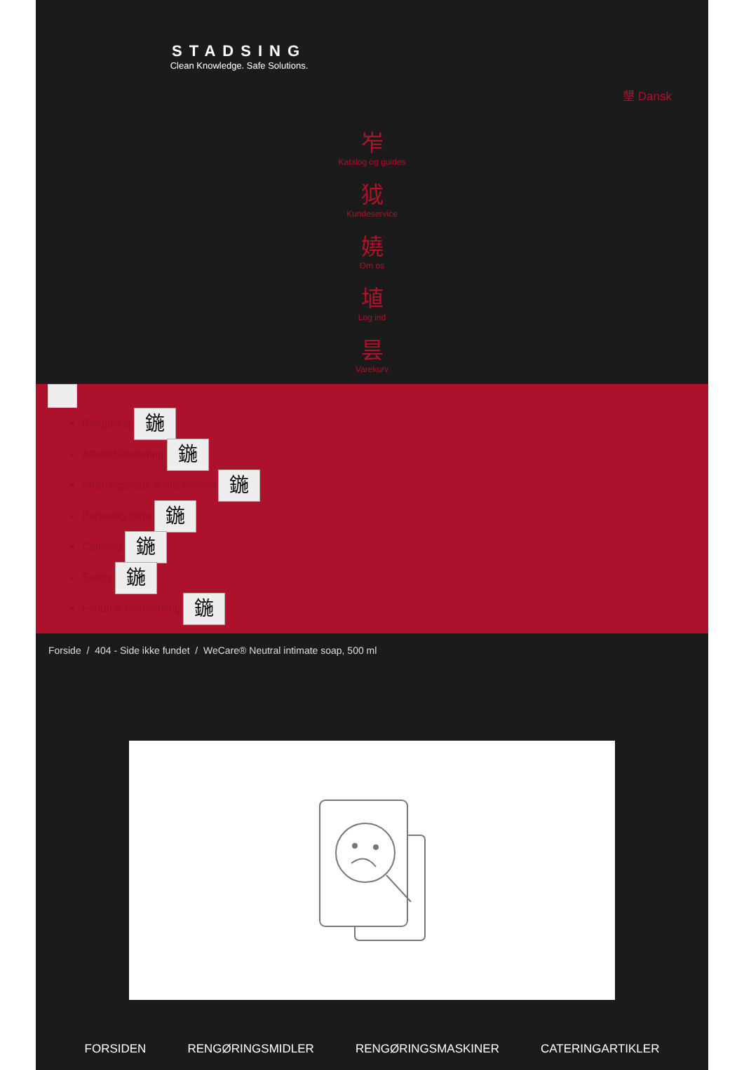STADSING
Clean Knowledge. Safe Solutions.
墾 Dansk
岝
Katalog og guides
狘
Kundeservice
嬈
Om os
埴
Log ind
昙
Varekurv
Rengøring 鍦
Affaldshåndtering 鍦
Aftørringspapir & dispensere 鍦
Personlig pleje 鍦
Catering 鍦
Safety 鍦
Fodtøj & Beklædning 鍦
Forside / 404 - Side ikke fundet / WeCare® Neutral intimate soap, 500 ml
FORSIDEN RENGØRINGSMIDLER RENGØRINGSMASKINER CATERINGARTIKLER